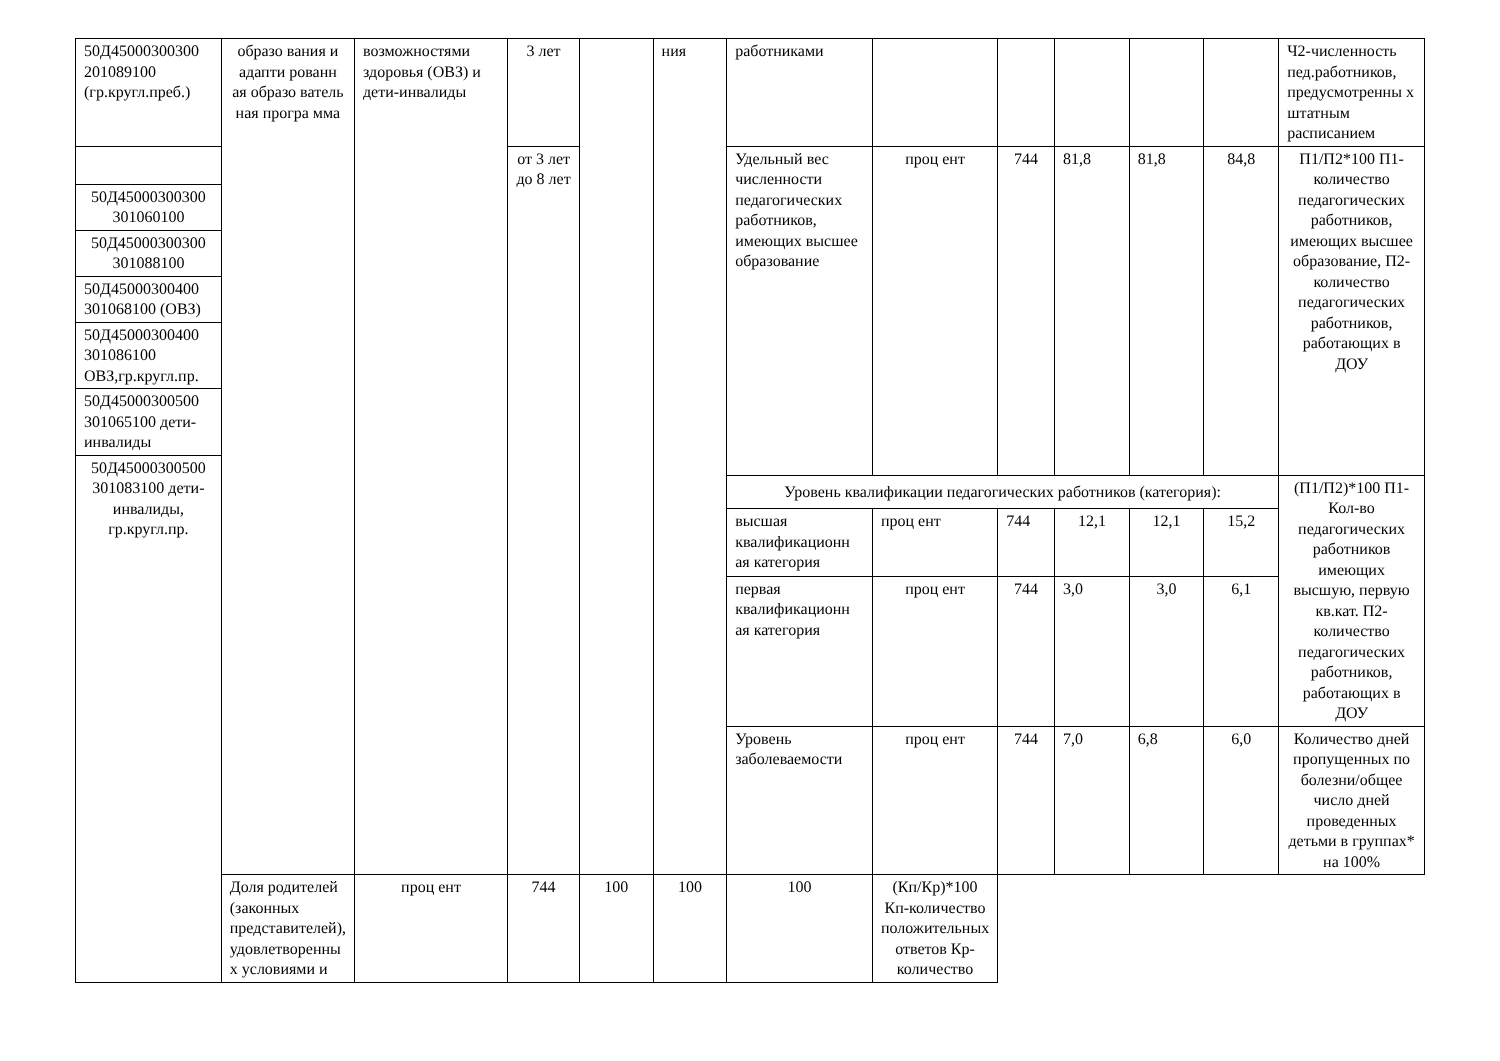| 50Д45000300300 201089100 (гр.кругл.преб.) | образо вания и адапти рованн ая образо ватель ная програ мма | возможностями здоровья (ОВЗ) и дети-инвалиды | 3 лет | | ния | работниками | | | | | | Ч2-численность пед.работников, предусмотренны х штатным расписанием |
| | | | от 3 лет до 8 лет | | | Удельный вес численности педагогических работников, имеющих высшее образование | проц ент | 744 | 81,8 | 81,8 | 84,8 | П1/П2*100 П1-количество педагогических работников, имеющих высшее образование, П2- количество педагогических работников, работающих в ДОУ |
| 50Д45000300300 301060100 | | | | | | | | | | | | |
| 50Д45000300300 301088100 | | | | | | | | | | | | |
| 50Д45000300400 301068100 (ОВЗ) | | | | | | | | | | | | |
| 50Д45000300400 301086100 ОВЗ,гр.кругл.пр. | | | | | | | | | | | | |
| 50Д45000300500 301065100 дети-инвалиды | | | | | | | | | | | | |
| 50Д45000300500 301083100 дети-инвалиды, гр.кругл.пр. | | | | | | | | | | | | |
| | | | | | | Уровень квалификации педагогических работников (категория): | | | | | | (П1/П2)*100 П1-Кол-во педагогических работников имеющих высшую, первую кв.кат. П2- количество педагогических работников, работающих в ДОУ |
| | | | | | | высшая квалификационн ая категория | проц ент | 744 | 12,1 | 12,1 | 15,2 | |
| | | | | | | первая квалификационн ая категория | проц ент | 744 | 3,0 | 3,0 | 6,1 | |
| | | | | | | Уровень заболеваемости | проц ент | 744 | 7,0 | 6,8 | 6,0 | Количество дней пропущенных по болезни/общее число дней проведенных детьми в группах* на 100% |
| | Доля родителей (законных представителей), удовлетворенны х условиями и | проц ент | 744 | 100 | 100 | 100 | (Кп/Кр)*100 Кп-количество положительных ответов Кр-количество | | | | | |